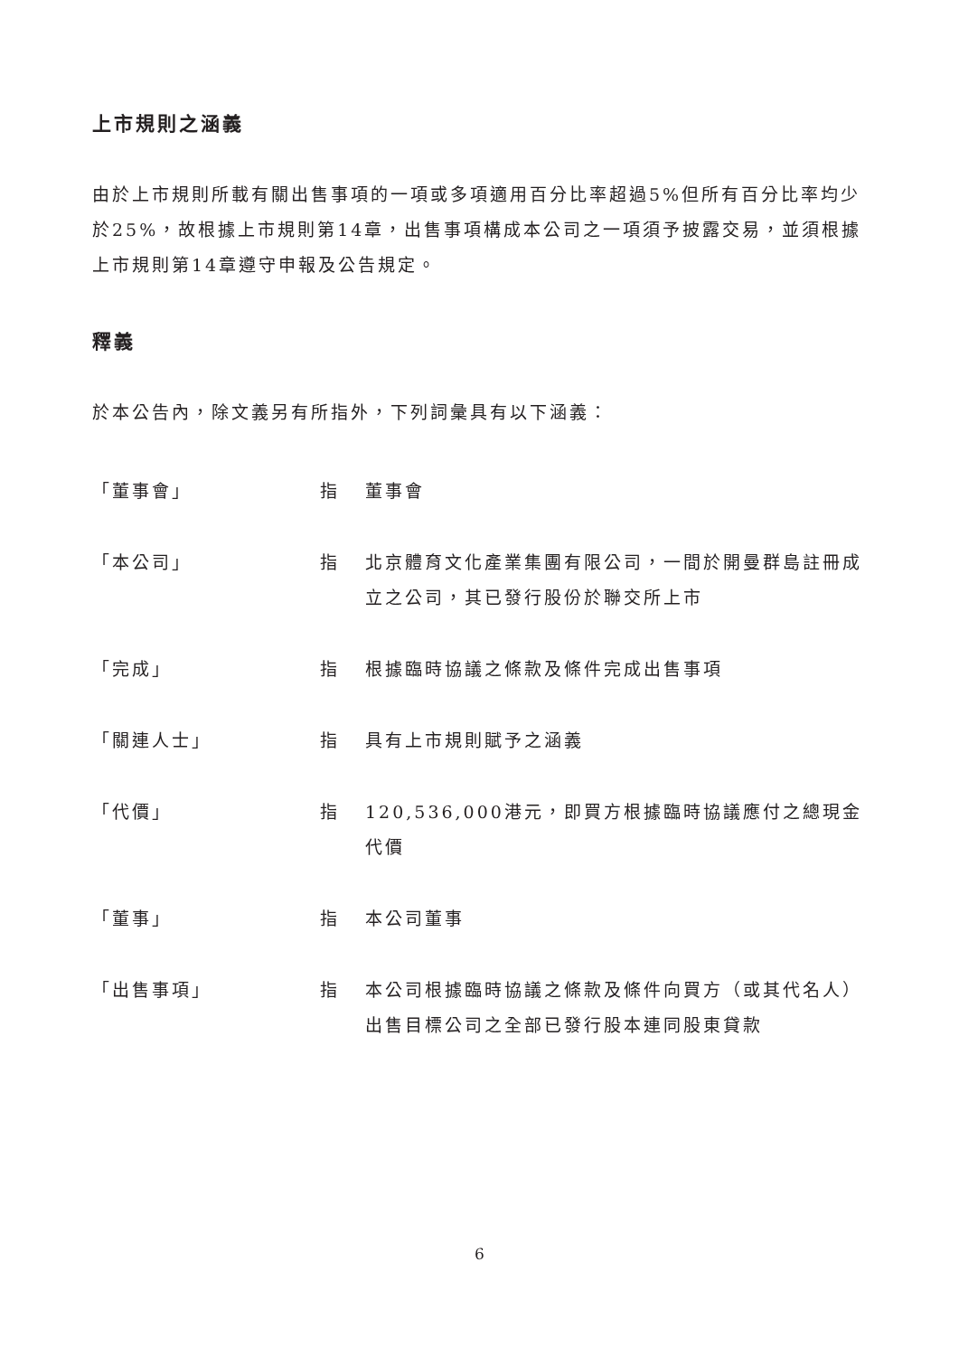上市規則之涵義
由於上市規則所載有關出售事項的一項或多項適用百分比率超過5%但所有百分比率均少於25%，故根據上市規則第14章，出售事項構成本公司之一項須予披露交易，並須根據上市規則第14章遵守申報及公告規定。
釋義
於本公告內，除文義另有所指外，下列詞彙具有以下涵義：
「董事會」 指 董事會
「本公司」 指 北京體育文化產業集團有限公司，一間於開曼群島註冊成立之公司，其已發行股份於聯交所上市
「完成」 指 根據臨時協議之條款及條件完成出售事項
「關連人士」 指 具有上市規則賦予之涵義
「代價」 指 120,536,000港元，即買方根據臨時協議應付之總現金代價
「董事」 指 本公司董事
「出售事項」 指 本公司根據臨時協議之條款及條件向買方（或其代名人）出售目標公司之全部已發行股本連同股東貸款
6